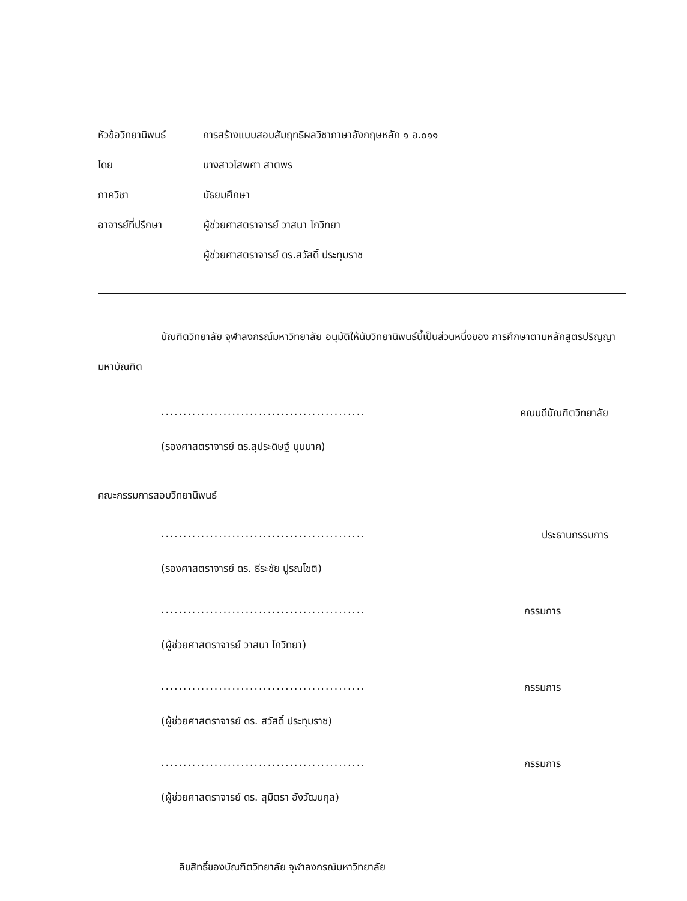หัวข้อวิทยานิพนธ์ การสร้างแบบสอบสัมฤทธิผลวิชาภาษาอังกฤษหลัก ๑ อ.๐๑๑
โดย นางสาวโสพศา สาตพร
ภาควิชา มัธยมศึกษา
อาจารย์ที่ปรึกษา ผู้ช่วยศาสตราจารย์ วาสนา โกวิทยา
ผู้ช่วยศาสตราจารย์ ดร.สวัสดิ์ ประทุมราช
บัณฑิตวิทยาลัย จุฬาลงกรณ์มหาวิทยาลัย อนุมัติให้นับวิทยานิพนธ์นี้เป็นส่วนหนึ่งของ การศึกษาตามหลักสูตรปริญญามหาบัณฑิต
.............................................. คณบดีบัณฑิตวิทยาลัย
(รองศาสตราจารย์ ดร.สุประดิษฐ์ บุนนาค)
คณะกรรมการสอบวิทยานิพนธ์
.............................................. ประธานกรรมการ
(รองศาสตราจารย์ ดร. ธีระชัย ปูรณโชติ)
.............................................. กรรมการ
(ผู้ช่วยศาสตราจารย์ วาสนา โกวิทยา)
.............................................. กรรมการ
(ผู้ช่วยศาสตราจารย์ ดร. สวัสดิ์ ประทุมราช)
.............................................. กรรมการ
(ผู้ช่วยศาสตราจารย์ ดร. สุมิตรา อังวัฒนกุล)
ลิขสิทธิ์ของบัณฑิตวิทยาลัย จุฬาลงกรณ์มหาวิทยาลัย